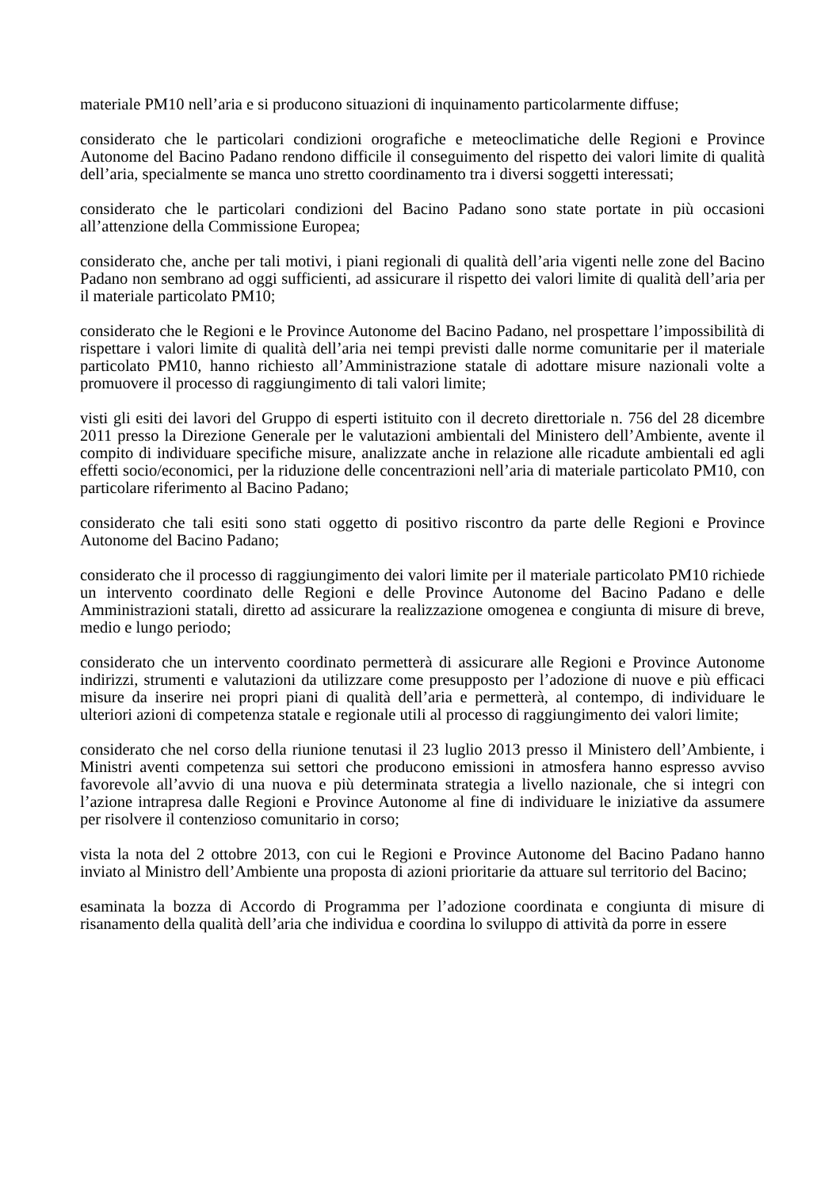materiale PM10 nell’aria e si producono situazioni di inquinamento particolarmente diffuse;
considerato che le particolari condizioni orografiche e meteoclimatiche delle Regioni e Province Autonome del Bacino Padano rendono difficile il conseguimento del rispetto dei valori limite di qualità dell’aria, specialmente se manca uno stretto coordinamento tra i diversi soggetti interessati;
considerato che le particolari condizioni del Bacino Padano sono state portate in più occasioni all’attenzione della Commissione Europea;
considerato che, anche per tali motivi, i piani regionali di qualità dell’aria vigenti nelle zone del Bacino Padano non sembrano ad oggi sufficienti, ad assicurare il rispetto dei valori limite di qualità dell’aria per il materiale particolato PM10;
considerato che le Regioni e le Province Autonome del Bacino Padano, nel prospettare l’impossibilità di rispettare i valori limite di qualità dell’aria nei tempi previsti dalle norme comunitarie per il materiale particolato PM10, hanno richiesto all’Amministrazione statale di adottare misure nazionali volte a promuovere il processo di raggiungimento di tali valori limite;
visti gli esiti dei lavori del Gruppo di esperti istituito con il decreto direttoriale n. 756 del 28 dicembre 2011 presso la Direzione Generale per le valutazioni ambientali del Ministero dell’Ambiente, avente il compito di individuare specifiche misure, analizzate anche in relazione alle ricadute ambientali ed agli effetti socio/economici, per la riduzione delle concentrazioni nell’aria di materiale particolato PM10, con particolare riferimento al Bacino Padano;
considerato che tali esiti sono stati oggetto di positivo riscontro da parte delle Regioni e Province Autonome del Bacino Padano;
considerato che il processo di raggiungimento dei valori limite per il materiale particolato PM10 richiede un intervento coordinato delle Regioni e delle Province Autonome del Bacino Padano e delle Amministrazioni statali, diretto ad assicurare la realizzazione omogenea e congiunta di misure di breve, medio e lungo periodo;
considerato che un intervento coordinato permetterà di assicurare alle Regioni e Province Autonome indirizzi, strumenti e valutazioni da utilizzare come presupposto per l’adozione di nuove e più efficaci misure da inserire nei propri piani di qualità dell’aria e permetterà, al contempo, di individuare le ulteriori azioni di competenza statale e regionale utili al processo di raggiungimento dei valori limite;
considerato che nel corso della riunione tenutasi il 23 luglio 2013 presso il Ministero dell’Ambiente, i Ministri aventi competenza sui settori che producono emissioni in atmosfera hanno espresso avviso favorevole all’avvio di una nuova e più determinata strategia a livello nazionale, che si integri con l’azione intrapresa dalle Regioni e Province Autonome al fine di individuare le iniziative da assumere per risolvere il contenzioso comunitario in corso;
vista la nota del 2 ottobre 2013, con cui le Regioni e Province Autonome del Bacino Padano hanno inviato al Ministro dell’Ambiente una proposta di azioni prioritarie da attuare sul territorio del Bacino;
esaminata la bozza di Accordo di Programma per l’adozione coordinata e congiunta di misure di risanamento della qualità dell’aria che individua e coordina lo sviluppo di attività da porre in essere